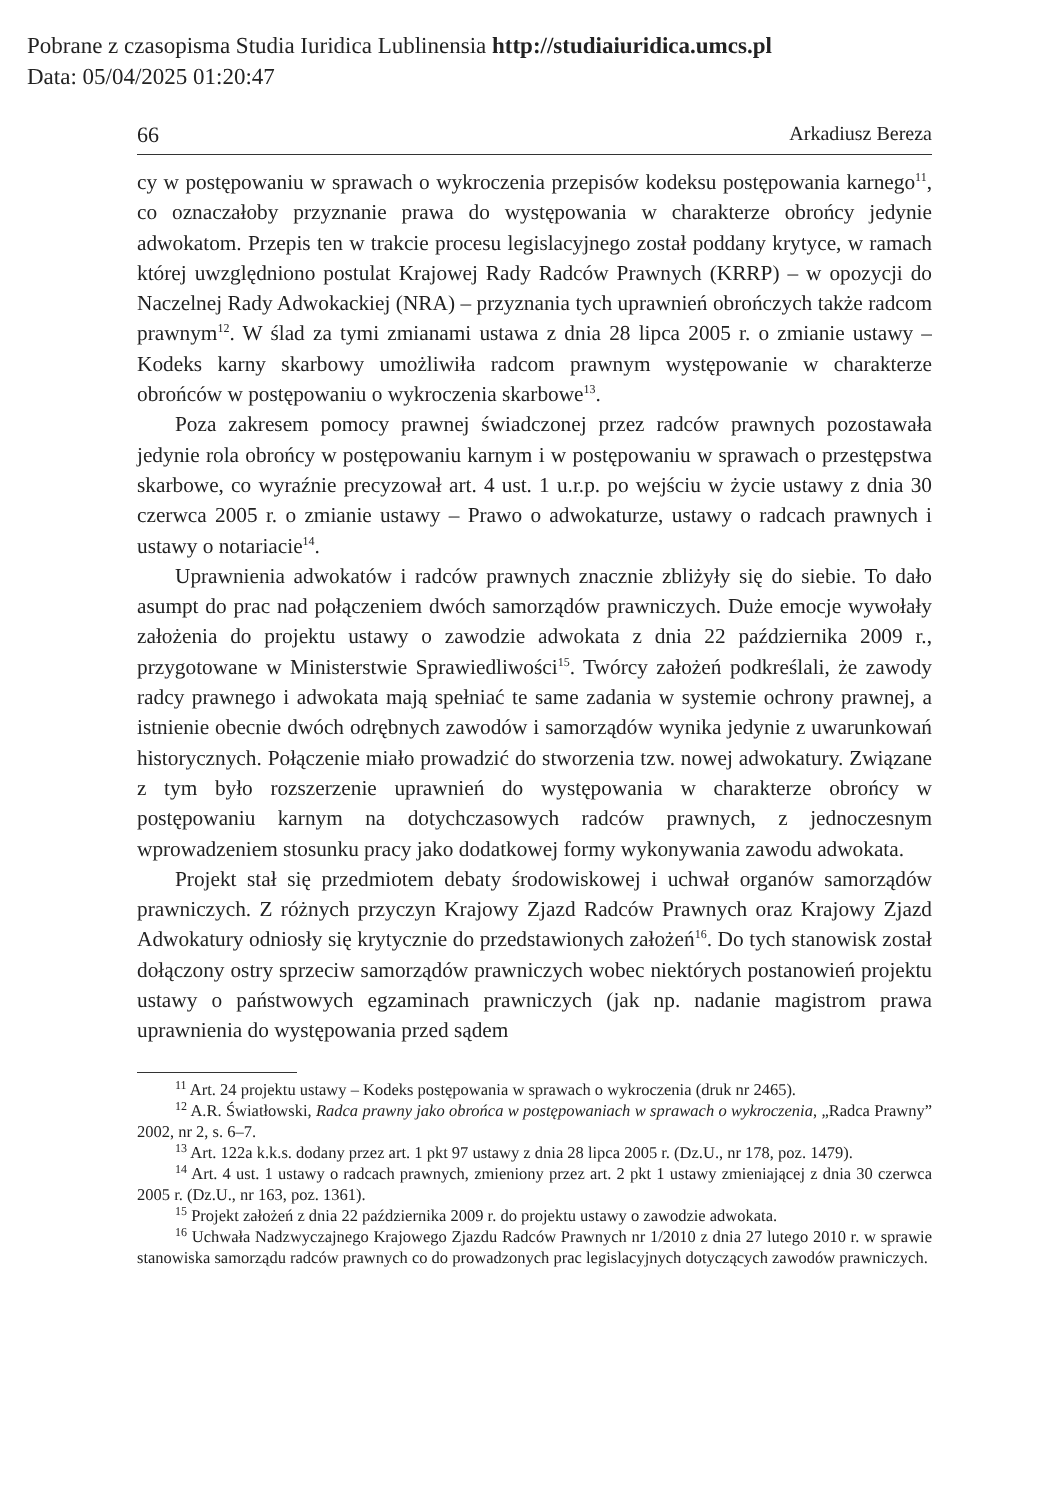Pobrane z czasopisma Studia Iuridica Lublinensia http://studiaiuridica.umcs.pl
Data: 05/04/2025 01:20:47
66 Arkadiusz Bereza
cy w postępowaniu w sprawach o wykroczenia przepisów kodeksu postępowania karnego<sup>11</sup>, co oznaczałoby przyznanie prawa do występowania w charakterze obrońcy jedynie adwokatom. Przepis ten w trakcie procesu legislacyjnego został poddany krytyce, w ramach której uwzględniono postulat Krajowej Rady Radców Prawnych (KRRP) – w opozycji do Naczelnej Rady Adwokackiej (NRA) – przyznania tych uprawnień obrończych także radcom prawnym<sup>12</sup>. W ślad za tymi zmianami ustawa z dnia 28 lipca 2005 r. o zmianie ustawy – Kodeks karny skarbowy umożliwiła radcom prawnym występowanie w charakterze obrońców w postępowaniu o wykroczenia skarbowe<sup>13</sup>.
Poza zakresem pomocy prawnej świadczonej przez radców prawnych pozostawała jedynie rola obrońcy w postępowaniu karnym i w postępowaniu w sprawach o przestępstwa skarbowe, co wyraźnie precyzował art. 4 ust. 1 u.r.p. po wejściu w życie ustawy z dnia 30 czerwca 2005 r. o zmianie ustawy – Prawo o adwokaturze, ustawy o radcach prawnych i ustawy o notariacie<sup>14</sup>.
Uprawnienia adwokatów i radców prawnych znacznie zbliżyły się do siebie. To dało asumpt do prac nad połączeniem dwóch samorządów prawniczych. Duże emocje wywołały założenia do projektu ustawy o zawodzie adwokata z dnia 22 października 2009 r., przygotowane w Ministerstwie Sprawiedliwości<sup>15</sup>. Twórcy założeń podkreślali, że zawody radcy prawnego i adwokata mają spełniać te same zadania w systemie ochrony prawnej, a istnienie obecnie dwóch odrębnych zawodów i samorządów wynika jedynie z uwarunkowań historycznych. Połączenie miało prowadzić do stworzenia tzw. nowej adwokatury. Związane z tym było rozszerzenie uprawnień do występowania w charakterze obrońcy w postępowaniu karnym na dotychczasowych radców prawnych, z jednoczesnym wprowadzeniem stosunku pracy jako dodatkowej formy wykonywania zawodu adwokata.
Projekt stał się przedmiotem debaty środowiskowej i uchwał organów samorządów prawniczych. Z różnych przyczyn Krajowy Zjazd Radców Prawnych oraz Krajowy Zjazd Adwokatury odniosły się krytycznie do przedstawionych założeń<sup>16</sup>. Do tych stanowisk został dołączony ostry sprzeciw samorządów prawniczych wobec niektórych postanowień projektu ustawy o państwowych egzaminach prawniczych (jak np. nadanie magistrom prawa uprawnienia do występowania przed sądem
<sup>11</sup> Art. 24 projektu ustawy – Kodeks postępowania w sprawach o wykroczenia (druk nr 2465).
<sup>12</sup> A.R. Światłowski, Radca prawny jako obrońca w postępowaniach w sprawach o wykroczenia, „Radca Prawny” 2002, nr 2, s. 6–7.
<sup>13</sup> Art. 122a k.k.s. dodany przez art. 1 pkt 97 ustawy z dnia 28 lipca 2005 r. (Dz.U., nr 178, poz. 1479).
<sup>14</sup> Art. 4 ust. 1 ustawy o radcach prawnych, zmieniony przez art. 2 pkt 1 ustawy zmieniającej z dnia 30 czerwca 2005 r. (Dz.U., nr 163, poz. 1361).
<sup>15</sup> Projekt założeń z dnia 22 października 2009 r. do projektu ustawy o zawodzie adwokata.
<sup>16</sup> Uchwała Nadzwyczajnego Krajowego Zjazdu Radców Prawnych nr 1/2010 z dnia 27 lutego 2010 r. w sprawie stanowiska samorządu radców prawnych co do prowadzonych prac legislacyjnych dotyczących zawodów prawniczych.